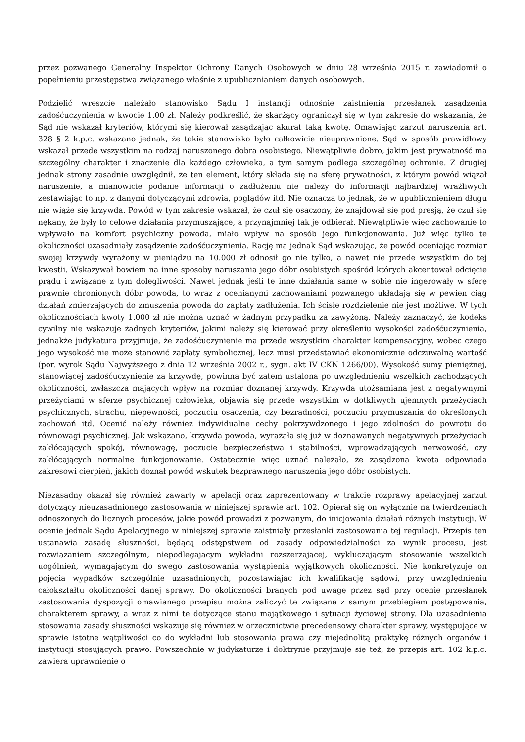przez pozwanego Generalny Inspektor Ochrony Danych Osobowych w dniu 28 września 2015 r. zawiadomił o popełnieniu przestępstwa związanego właśnie z upublicznianiem danych osobowych.
Podzielić wreszcie należało stanowisko Sądu I instancji odnośnie zaistnienia przesłanek zasądzenia zadośćuczynienia w kwocie 1.00 zł. Należy podkreślić, że skarżący ograniczył się w tym zakresie do wskazania, że Sąd nie wskazał kryteriów, którymi się kierował zasądzając akurat taką kwotę. Omawiając zarzut naruszenia art. 328 § 2 k.p.c. wskazano jednak, że takie stanowisko było całkowicie nieuprawnione. Sąd w sposób prawidłowy wskazał przede wszystkim na rodzaj naruszonego dobra osobistego. Niewątpliwie dobro, jakim jest prywatność ma szczególny charakter i znaczenie dla każdego człowieka, a tym samym podlega szczególnej ochronie. Z drugiej jednak strony zasadnie uwzględnił, że ten element, który składa się na sferę prywatności, z którym powód wiązał naruszenie, a mianowicie podanie informacji o zadłużeniu nie należy do informacji najbardziej wrażliwych zestawiając to np. z danymi dotyczącymi zdrowia, poglądów itd. Nie oznacza to jednak, że w upublicznieniem długu nie wiąże się krzywda. Powód w tym zakresie wskazał, że czuł się osaczony, że znajdował się pod presją, że czuł się nękany, że były to celowe działania przymuszające, a przynajmniej tak je odbierał. Niewątpliwie więc zachowanie to wpływało na komfort psychiczny powoda, miało wpływ na sposób jego funkcjonowania. Już więc tylko te okoliczności uzasadniały zasądzenie zadośćuczynienia. Rację ma jednak Sąd wskazując, że powód oceniając rozmiar swojej krzywdy wyrażony w pieniądzu na 10.000 zł odnosił go nie tylko, a nawet nie przede wszystkim do tej kwestii. Wskazywał bowiem na inne sposoby naruszania jego dóbr osobistych spośród których akcentował odcięcie prądu i związane z tym dolegliwości. Nawet jednak jeśli te inne działania same w sobie nie ingerowały w sferę prawnie chronionych dóbr powoda, to wraz z ocenianymi zachowaniami pozwanego układają się w pewien ciąg działań zmierzających do zmuszenia powoda do zapłaty zadłużenia. Ich ścisłe rozdzielenie nie jest możliwe. W tych okolicznościach kwoty 1.000 zł nie można uznać w żadnym przypadku za zawyżoną. Należy zaznaczyć, że kodeks cywilny nie wskazuje żadnych kryteriów, jakimi należy się kierować przy określeniu wysokości zadośćuczynienia, jednakże judykatura przyjmuje, że zadośćuczynienie ma przede wszystkim charakter kompensacyjny, wobec czego jego wysokość nie może stanowić zapłaty symbolicznej, lecz musi przedstawiać ekonomicznie odczuwalną wartość (por. wyrok Sądu Najwyższego z dnia 12 września 2002 r., sygn. akt IV CKN 1266/00). Wysokość sumy pieniężnej, stanowiącej zadośćuczynienie za krzywdę, powinna być zatem ustalona po uwzględnieniu wszelkich zachodzących okoliczności, zwłaszcza mających wpływ na rozmiar doznanej krzywdy. Krzywda utożsamiana jest z negatywnymi przeżyciami w sferze psychicznej człowieka, objawia się przede wszystkim w dotkliwych ujemnych przeżyciach psychicznych, strachu, niepewności, poczuciu osaczenia, czy bezradności, poczuciu przymuszania do określonych zachowań itd. Ocenić należy również indywidualne cechy pokrzywdzonego i jego zdolności do powrotu do równowagi psychicznej. Jak wskazano, krzywda powoda, wyrażała się już w doznawanych negatywnych przeżyciach zakłócających spokój, równowagę, poczucie bezpieczeństwa i stabilności, wprowadzających nerwowość, czy zakłócających normalne funkcjonowanie. Ostatecznie więc uznać należało, że zasądzona kwota odpowiada zakresowi cierpień, jakich doznał powód wskutek bezprawnego naruszenia jego dóbr osobistych.
Niezasadny okazał się również zawarty w apelacji oraz zaprezentowany w trakcie rozprawy apelacyjnej zarzut dotyczący nieuzasadnionego zastosowania w niniejszej sprawie art. 102. Opierał się on wyłącznie na twierdzeniach odnoszonych do licznych procesów, jakie powód prowadzi z pozwanym, do inicjowania działań różnych instytucji. W ocenie jednak Sądu Apelacyjnego w niniejszej sprawie zaistniały przesłanki zastosowania tej regulacji. Przepis ten ustanawia zasadę słuszności, będącą odstępstwem od zasady odpowiedzialności za wynik procesu, jest rozwiązaniem szczególnym, niepodlegającym wykładni rozszerzającej, wykluczającym stosowanie wszelkich uogólnień, wymagającym do swego zastosowania wystąpienia wyjątkowych okoliczności. Nie konkretyzuje on pojęcia wypadków szczególnie uzasadnionych, pozostawiając ich kwalifikację sądowi, przy uwzględnieniu całokształtu okoliczności danej sprawy. Do okoliczności branych pod uwagę przez sąd przy ocenie przesłanek zastosowania dyspozycji omawianego przepisu można zaliczyć te związane z samym przebiegiem postępowania, charakterem sprawy, a wraz z nimi te dotyczące stanu majątkowego i sytuacji życiowej strony. Dla uzasadnienia stosowania zasady słuszności wskazuje się również w orzecznictwie precedensowy charakter sprawy, występujące w sprawie istotne wątpliwości co do wykładni lub stosowania prawa czy niejednolitą praktykę różnych organów i instytucji stosujących prawo. Powszechnie w judykaturze i doktrynie przyjmuje się też, że przepis art. 102 k.p.c. zawiera uprawnienie o